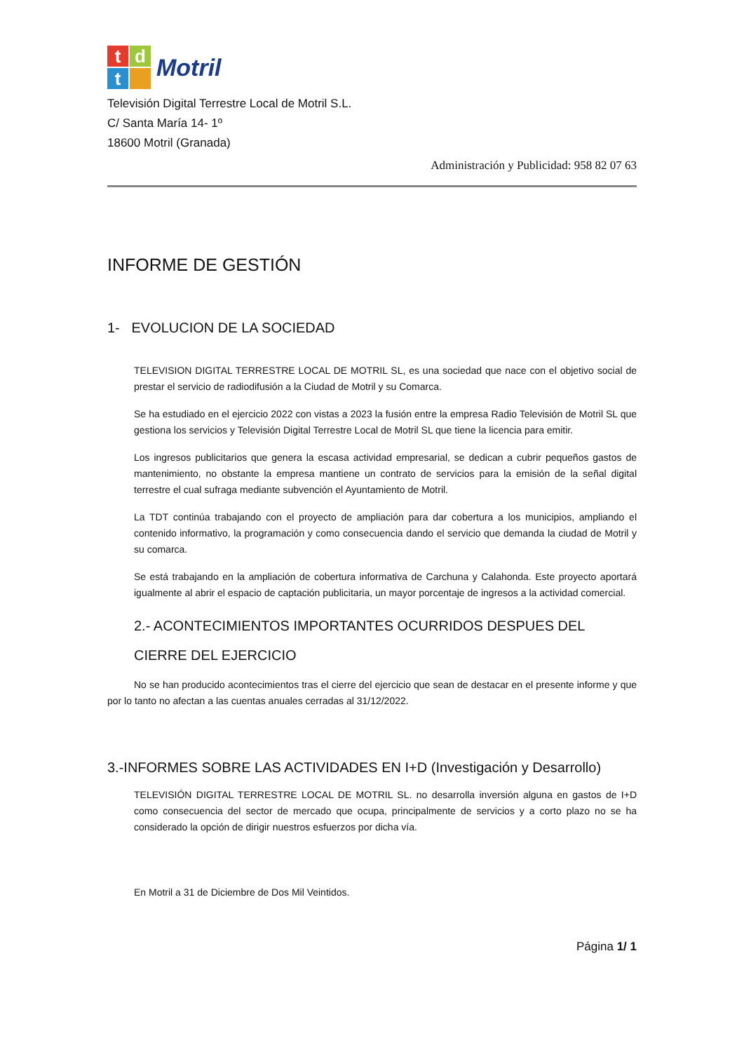t
d
t
Motril
Televisión Digital Terrestre Local de Motril S.L.
C/ Santa María 14- 1º
18600 Motril (Granada)
Administración y Publicidad: 958 82 07 63
INFORME DE GESTIÓN
1- EVOLUCION DE LA SOCIEDAD
TELEVISION DIGITAL TERRESTRE LOCAL DE MOTRIL SL, es una sociedad que nace con el objetivo social de prestar el servicio de radiodifusión a la Ciudad de Motril y su Comarca.
Se ha estudiado en el ejercicio 2022 con vistas a 2023 la fusión entre la empresa Radio Televisión de Motril SL que gestiona los servicios y Televisión Digital Terrestre Local de Motril SL que tiene la licencia para emitir.
Los ingresos publicitarios que genera la escasa actividad empresarial, se dedican a cubrir pequeños gastos de mantenimiento, no obstante la empresa mantiene un contrato de servicios para la emisión de la señal digital terrestre el cual sufraga mediante subvención el Ayuntamiento de Motril.
La TDT continúa trabajando con el proyecto de ampliación para dar cobertura a los municipios, ampliando el contenido informativo, la programación y como consecuencia dando el servicio que demanda la ciudad de Motril y su comarca.
Se está trabajando en la ampliación de cobertura informativa de Carchuna y Calahonda. Este proyecto aportará igualmente al abrir el espacio de captación publicitaria, un mayor porcentaje de ingresos a la actividad comercial.
2.- ACONTECIMIENTOS IMPORTANTES OCURRIDOS DESPUES DEL
CIERRE DEL EJERCICIO
No se han producido acontecimientos tras el cierre del ejercicio que sean de destacar en el presente informe y que por lo tanto no afectan a las cuentas anuales cerradas al 31/12/2022.
3.-INFORMES SOBRE LAS ACTIVIDADES EN I+D (Investigación y Desarrollo)
TELEVISIÓN DIGITAL TERRESTRE LOCAL DE MOTRIL SL. no desarrolla inversión alguna en gastos de I+D como consecuencia del sector de mercado que ocupa, principalmente de servicios y a corto plazo no se ha considerado la opción de dirigir nuestros esfuerzos por dicha vía.
En Motril a 31 de Diciembre de Dos Mil Veintidos.
Página 1/ 1